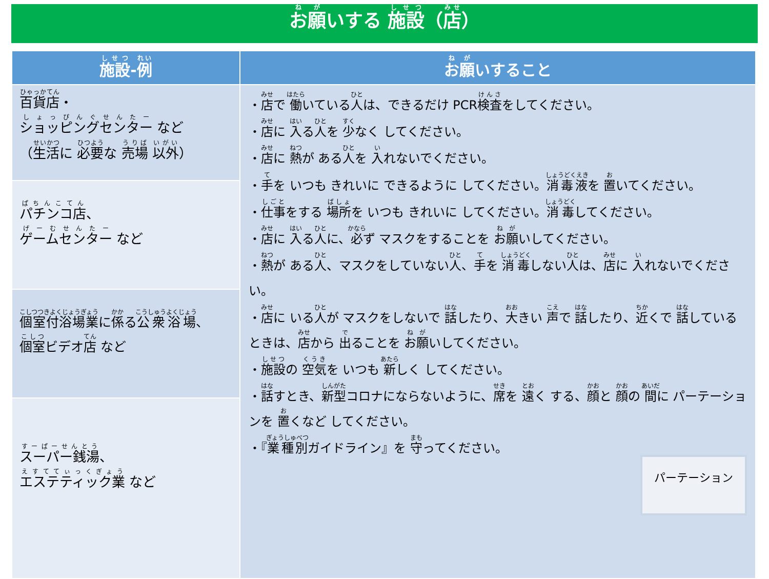お願いする 施設（店）
| 施設 - 例 | お願 いすること |
| --- | --- |
| 百貨店 ・ ショッピングセンター など （ 生活 に 必要 な 売場 以外 ） | ・ 店 で 働 いている 人 は、できるだけ PCR 検査 をしてください。 ・ 店 に 入 る 人 を 少 なく してください。 ・ 店 に 熱 が ある 人 を 入 れないでください。 ・ 手 を いつも きれいに できるように してください。 消毒液 を 置 いてください。 ・ 仕事 をする 場所 を いつも きれいに してください。 消毒 してください。 ・ 店 に 入 る 人 に、 必 ず マスクをすることを お願 いしてください。 ・ 熱 が ある 人 、マスクをしていない 人 、 手 を 消毒 しない 人 は、 店 に 入 れないでください。 ・ 店 に いる 人 が マスクをしないで 話 したり、 大 きい 声 で 話 したり、 近 くで 話 しているときは、 店 から 出 ることを お願 いしてください。 ・ 施設 の 空気 を いつも 新 しく してください。 ・ 話 すとき、 新型 コロナにならないように、 席 を 遠 く する、 顔 と 顔 の 間 に パーテーションを 置 くなど してください。 パーテーション ・『 業種別 ガイドライン』を 守 ってください。 |
| パチンコ店 、 ゲームセンター など | |
| 個室付浴場業 に 係 る 公衆浴場 、 個室 ビデオ 店 など | |
| スーパー銭湯 、 エステティック業 など | |